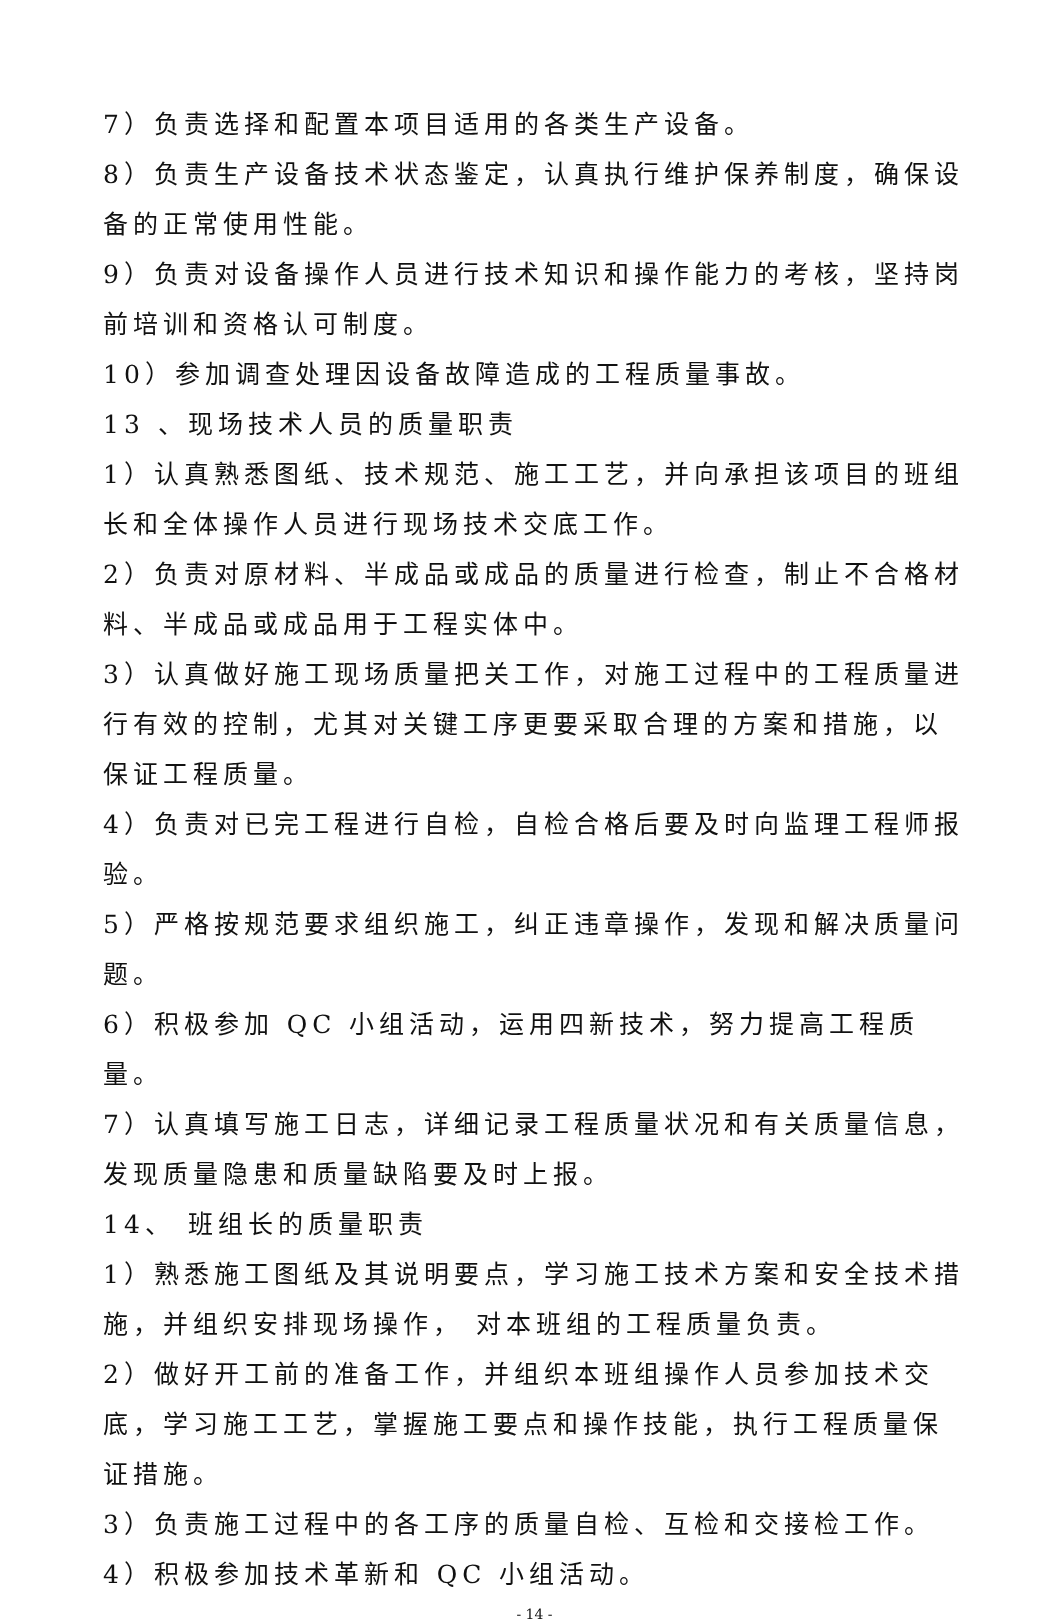7）负责选择和配置本项目适用的各类生产设备。
8）负责生产设备技术状态鉴定，认真执行维护保养制度，确保设备的正常使用性能。
9）负责对设备操作人员进行技术知识和操作能力的考核，坚持岗前培训和资格认可制度。
10）参加调查处理因设备故障造成的工程质量事故。
13 、现场技术人员的质量职责
1）认真熟悉图纸、技术规范、施工工艺，并向承担该项目的班组长和全体操作人员进行现场技术交底工作。
2）负责对原材料、半成品或成品的质量进行检查，制止不合格材料、半成品或成品用于工程实体中。
3）认真做好施工现场质量把关工作，对施工过程中的工程质量进行有效的控制，尤其对关键工序更要采取合理的方案和措施，以保证工程质量。
4）负责对已完工程进行自检，自检合格后要及时向监理工程师报验。
5）严格按规范要求组织施工，纠正违章操作，发现和解决质量问题。
6）积极参加 QC 小组活动，运用四新技术，努力提高工程质量。
7）认真填写施工日志，详细记录工程质量状况和有关质量信息，发现质量隐患和质量缺陷要及时上报。
14、 班组长的质量职责
1）熟悉施工图纸及其说明要点，学习施工技术方案和安全技术措施，并组织安排现场操作， 对本班组的工程质量负责。
2）做好开工前的准备工作，并组织本班组操作人员参加技术交底，学习施工工艺，掌握施工要点和操作技能，执行工程质量保证措施。
3）负责施工过程中的各工序的质量自检、互检和交接检工作。
4）积极参加技术革新和 QC 小组活动。
- 14 -